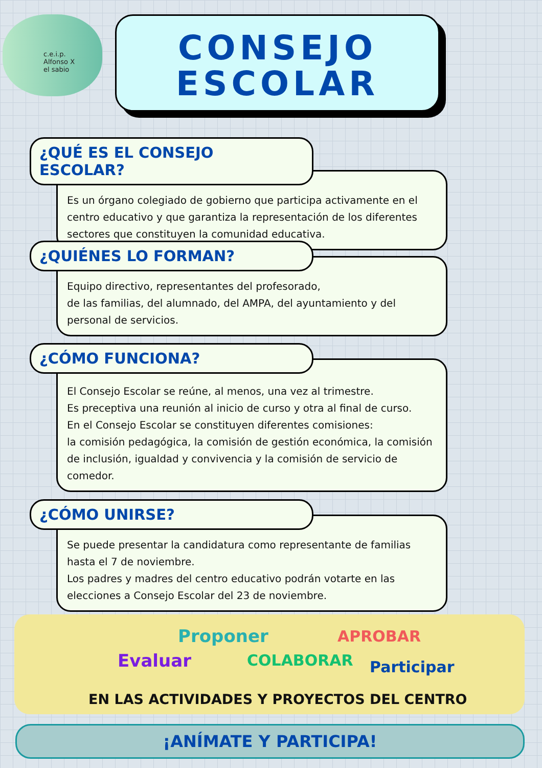c.e.i.p.
Alfonso X
el sabio
CONSEJO
ESCOLAR
¿QUÉ ES EL CONSEJO ESCOLAR?
Es un órgano colegiado de gobierno que participa activamente en el centro educativo y que garantiza la representación de los diferentes sectores que constituyen la comunidad educativa.
¿QUIÉNES LO FORMAN?
Equipo directivo, representantes del profesorado,
de las familias, del alumnado, del AMPA, del ayuntamiento y del personal de servicios.
¿CÓMO FUNCIONA?
El Consejo Escolar se reúne, al menos, una vez al trimestre.
Es preceptiva una reunión al inicio de curso y otra al final de curso.
En el Consejo Escolar se constituyen diferentes comisiones:
la comisión pedagógica, la comisión de gestión económica, la comisión de inclusión, igualdad y convivencia y la comisión de servicio de comedor.
¿CÓMO UNIRSE?
Se puede presentar la candidatura como representante de familias hasta el 7 de noviembre.
Los padres y madres del centro educativo podrán votarte en las elecciones a Consejo Escolar del 23 de noviembre.
Proponer APROBAR
Evaluar COLABORAR Participar
EN LAS ACTIVIDADES Y PROYECTOS DEL CENTRO
¡ANÍMATE Y PARTICIPA!